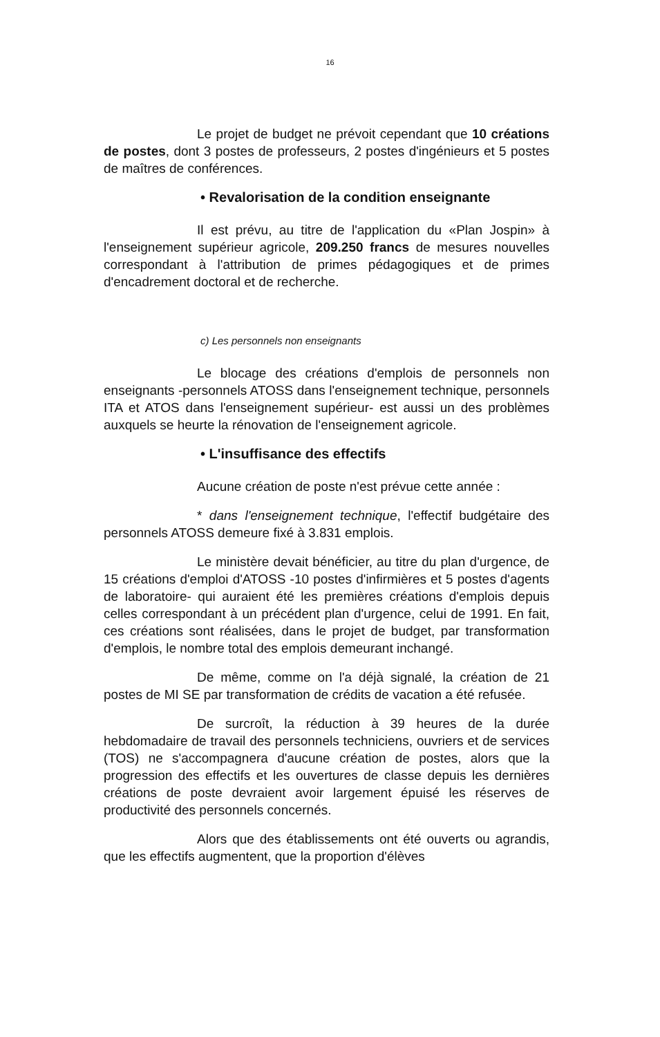16
Le projet de budget ne prévoit cependant que 10 créations de postes, dont 3 postes de professeurs, 2 postes d'ingénieurs et 5 postes de maîtres de conférences.
• Revalorisation de la condition enseignante
Il est prévu, au titre de l'application du «Plan Jospin» à l'enseignement supérieur agricole, 209.250 francs de mesures nouvelles correspondant à l'attribution de primes pédagogiques et de primes d'encadrement doctoral et de recherche.
c) Les personnels non enseignants
Le blocage des créations d'emplois de personnels non enseignants -personnels ATOSS dans l'enseignement technique, personnels ITA et ATOS dans l'enseignement supérieur- est aussi un des problèmes auxquels se heurte la rénovation de l'enseignement agricole.
• L'insuffisance des effectifs
Aucune création de poste n'est prévue cette année :
* dans l'enseignement technique, l'effectif budgétaire des personnels ATOSS demeure fixé à 3.831 emplois.
Le ministère devait bénéficier, au titre du plan d'urgence, de 15 créations d'emploi d'ATOSS -10 postes d'infirmières et 5 postes d'agents de laboratoire- qui auraient été les premières créations d'emplois depuis celles correspondant à un précédent plan d'urgence, celui de 1991. En fait, ces créations sont réalisées, dans le projet de budget, par transformation d'emplois, le nombre total des emplois demeurant inchangé.
De même, comme on l'a déjà signalé, la création de 21 postes de MI SE par transformation de crédits de vacation a été refusée.
De surcroît, la réduction à 39 heures de la durée hebdomadaire de travail des personnels techniciens, ouvriers et de services (TOS) ne s'accompagnera d'aucune création de postes, alors que la progression des effectifs et les ouvertures de classe depuis les dernières créations de poste devraient avoir largement épuisé les réserves de productivité des personnels concernés.
Alors que des établissements ont été ouverts ou agrandis, que les effectifs augmentent, que la proportion d'élèves